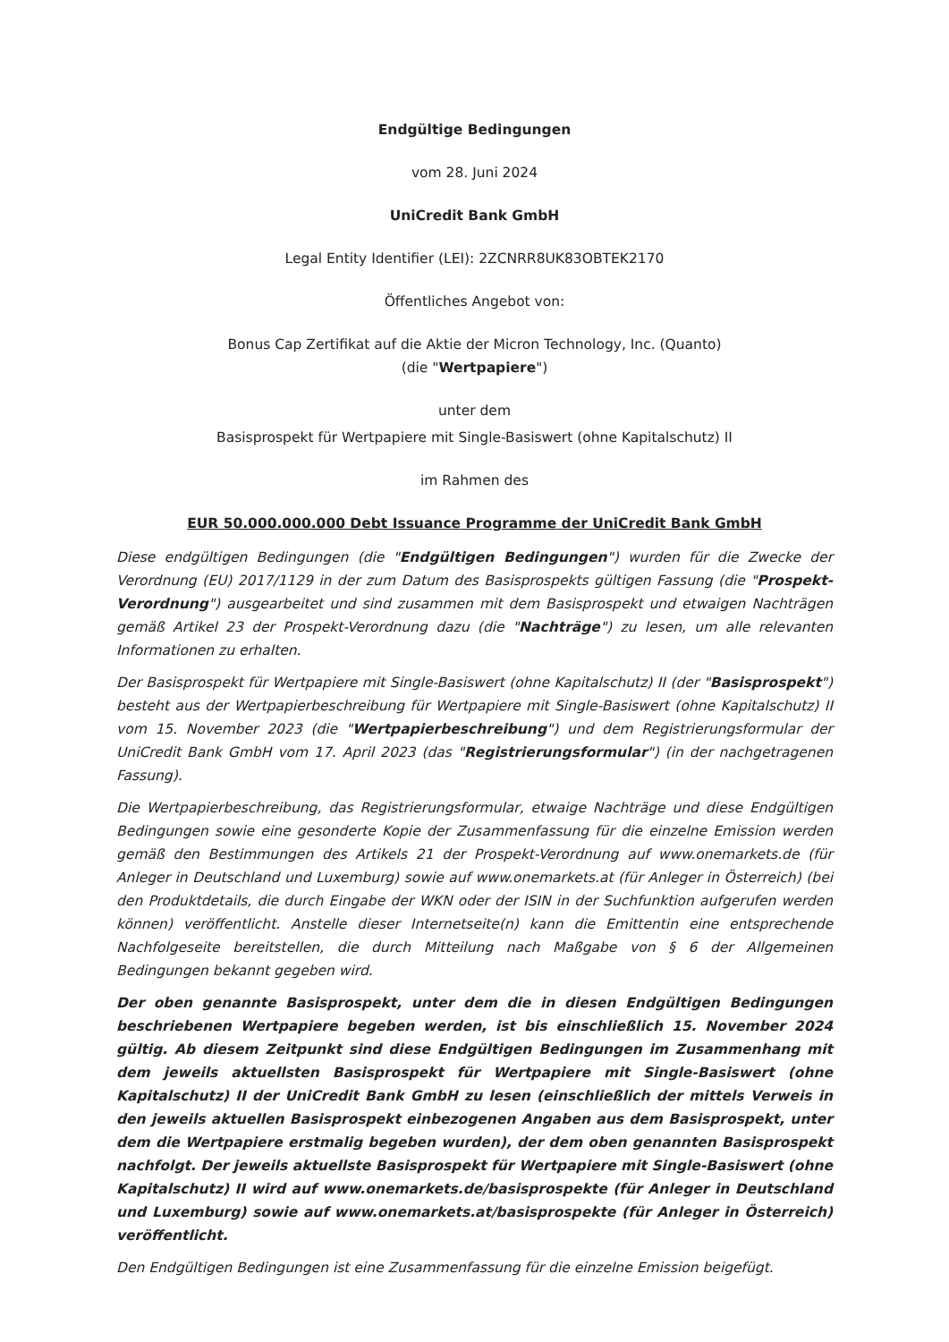Endgültige Bedingungen
vom 28. Juni 2024
UniCredit Bank GmbH
Legal Entity Identifier (LEI): 2ZCNRR8UK83OBTEK2170
Öffentliches Angebot von:
Bonus Cap Zertifikat auf die Aktie der Micron Technology, Inc. (Quanto)
(die "Wertpapiere")
unter dem
Basisprospekt für Wertpapiere mit Single-Basiswert (ohne Kapitalschutz) II
im Rahmen des
EUR 50.000.000.000 Debt Issuance Programme der UniCredit Bank GmbH
Diese endgültigen Bedingungen (die "Endgültigen Bedingungen") wurden für die Zwecke der Verordnung (EU) 2017/1129 in der zum Datum des Basisprospekts gültigen Fassung (die "Prospekt-Verordnung") ausgearbeitet und sind zusammen mit dem Basisprospekt und etwaigen Nachträgen gemäß Artikel 23 der Prospekt-Verordnung dazu (die "Nachträge") zu lesen, um alle relevanten Informationen zu erhalten.
Der Basisprospekt für Wertpapiere mit Single-Basiswert (ohne Kapitalschutz) II (der "Basisprospekt") besteht aus der Wertpapierbeschreibung für Wertpapiere mit Single-Basiswert (ohne Kapitalschutz) II vom 15. November 2023 (die "Wertpapierbeschreibung") und dem Registrierungsformular der UniCredit Bank GmbH vom 17. April 2023 (das "Registrierungsformular") (in der nachgetragenen Fassung).
Die Wertpapierbeschreibung, das Registrierungsformular, etwaige Nachträge und diese Endgültigen Bedingungen sowie eine gesonderte Kopie der Zusammenfassung für die einzelne Emission werden gemäß den Bestimmungen des Artikels 21 der Prospekt-Verordnung auf www.onemarkets.de (für Anleger in Deutschland und Luxemburg) sowie auf www.onemarkets.at (für Anleger in Österreich) (bei den Produktdetails, die durch Eingabe der WKN oder der ISIN in der Suchfunktion aufgerufen werden können) veröffentlicht. Anstelle dieser Internetseite(n) kann die Emittentin eine entsprechende Nachfolgeseite bereitstellen, die durch Mitteilung nach Maßgabe von § 6 der Allgemeinen Bedingungen bekannt gegeben wird.
Der oben genannte Basisprospekt, unter dem die in diesen Endgültigen Bedingungen beschriebenen Wertpapiere begeben werden, ist bis einschließlich 15. November 2024 gültig. Ab diesem Zeitpunkt sind diese Endgültigen Bedingungen im Zusammenhang mit dem jeweils aktuellsten Basisprospekt für Wertpapiere mit Single-Basiswert (ohne Kapitalschutz) II der UniCredit Bank GmbH zu lesen (einschließlich der mittels Verweis in den jeweils aktuellen Basisprospekt einbezogenen Angaben aus dem Basisprospekt, unter dem die Wertpapiere erstmalig begeben wurden), der dem oben genannten Basisprospekt nachfolgt. Der jeweils aktuellste Basisprospekt für Wertpapiere mit Single-Basiswert (ohne Kapitalschutz) II wird auf www.onemarkets.de/basisprospekte (für Anleger in Deutschland und Luxemburg) sowie auf www.onemarkets.at/basisprospekte (für Anleger in Österreich) veröffentlicht.
Den Endgültigen Bedingungen ist eine Zusammenfassung für die einzelne Emission beigefügt.